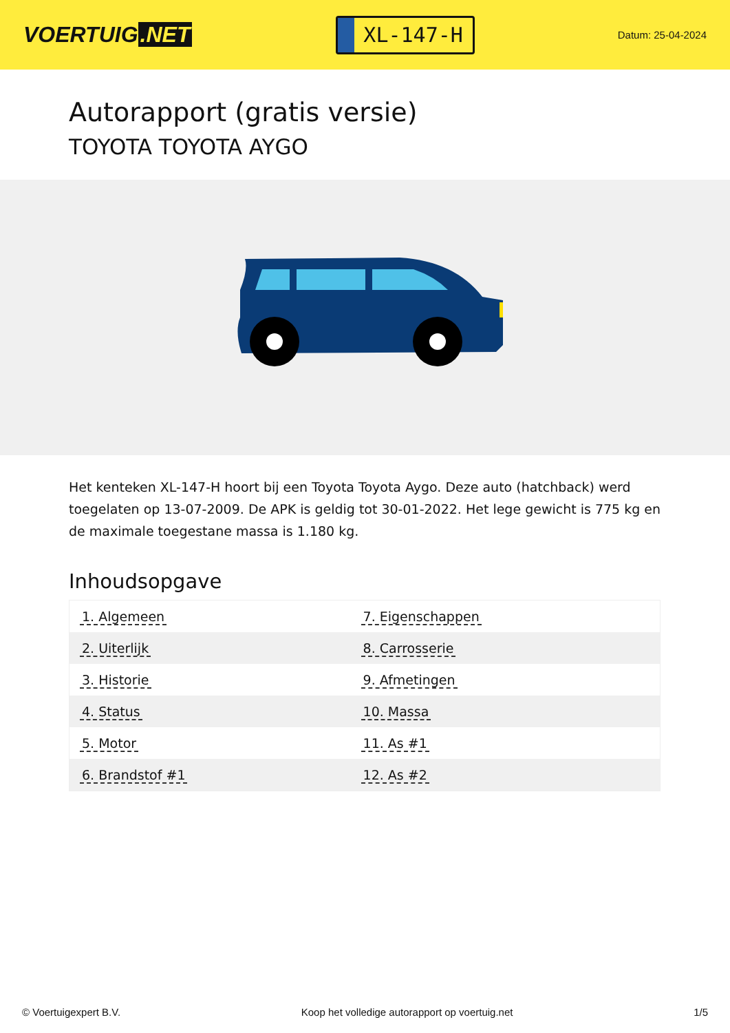VOERTUIG.NET
XL-147-H
Datum: 25-04-2024
Autorapport (gratis versie)
TOYOTA TOYOTA AYGO
Het kenteken XL-147-H hoort bij een Toyota Toyota Aygo. Deze auto (hatchback) werd toegelaten op 13-07-2009. De APK is geldig tot 30-01-2022. Het lege gewicht is 775 kg en de maximale toegestane massa is 1.180 kg.
Inhoudsopgave
| 1. Algemeen | 7. Eigenschappen |
| 2. Uiterlijk | 8. Carrosserie |
| 3. Historie | 9. Afmetingen |
| 4. Status | 10. Massa |
| 5. Motor | 11. As #1 |
| 6. Brandstof #1 | 12. As #2 |
© Voertuigexpert B.V. Koop het volledige autorapport op voertuig.net 1/5